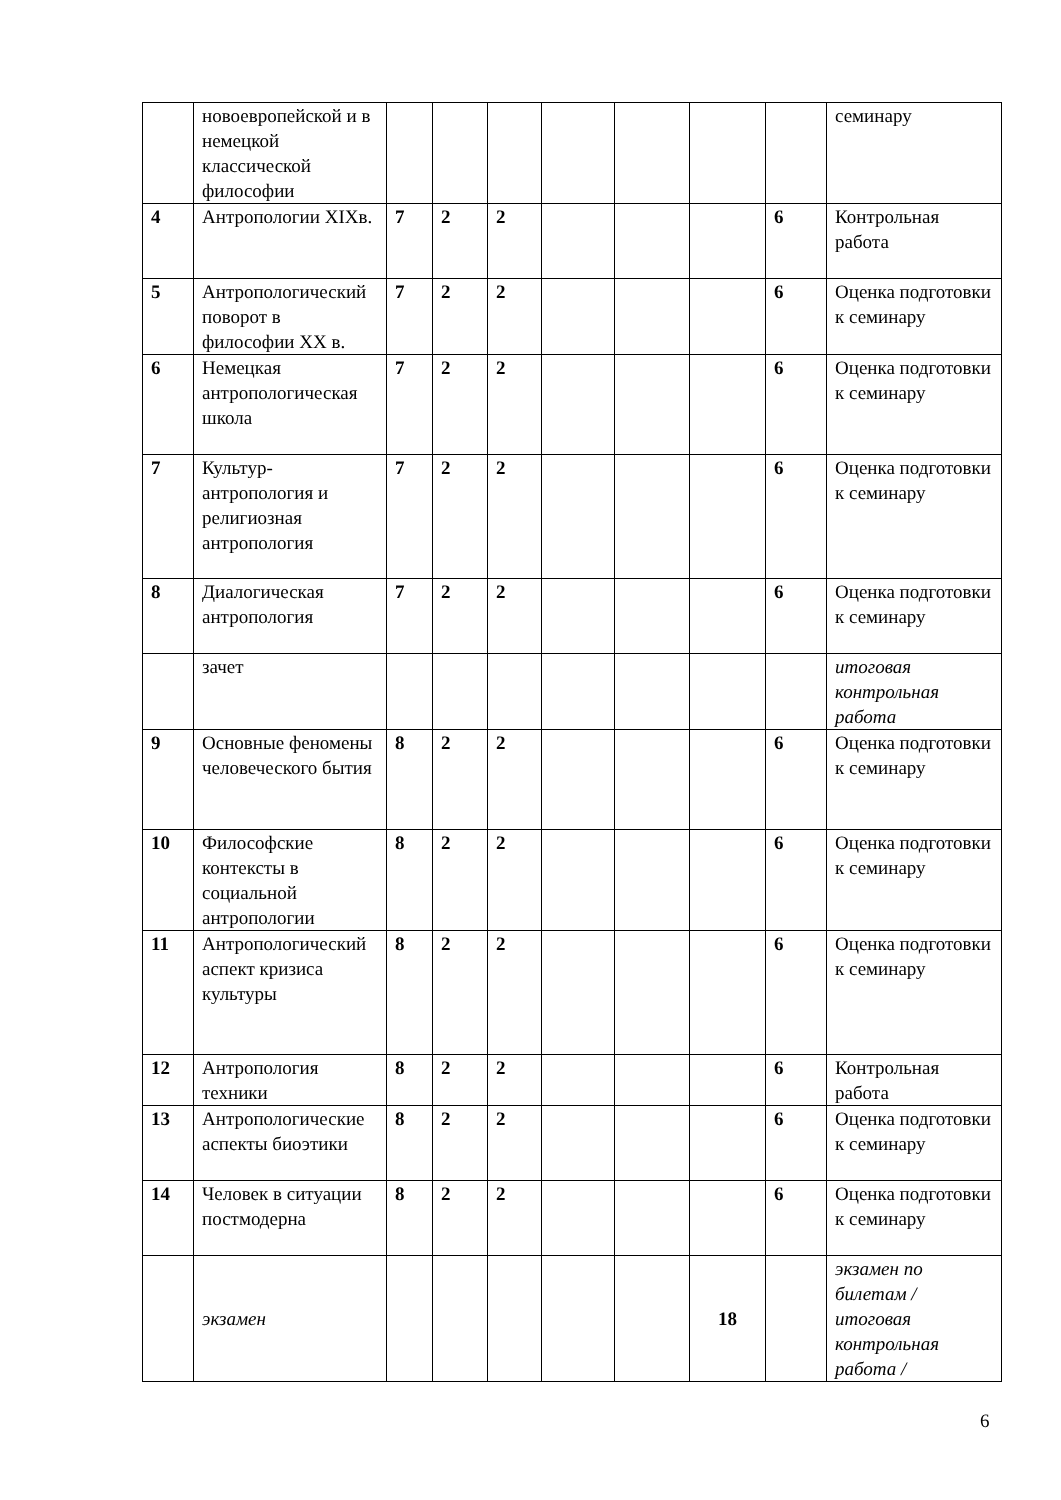| | новоевропейской и в немецкой классической философии | | | | | | | | семинару |
| 4 | Антропологии XIXв. | 7 | 2 | 2 | | | | 6 | Контрольная работа |
| 5 | Антропологический поворот в философии XX в. | 7 | 2 | 2 | | | | 6 | Оценка подготовки к семинару |
| 6 | Немецкая антропологическая школа | 7 | 2 | 2 | | | | 6 | Оценка подготовки к семинару |
| 7 | Культур-антропология и религиозная антропология | 7 | 2 | 2 | | | | 6 | Оценка подготовки к семинару |
| 8 | Диалогическая антропология | 7 | 2 | 2 | | | | 6 | Оценка подготовки к семинару |
| | зачет | | | | | | | | итоговая контрольная работа |
| 9 | Основные феномены человеческого бытия | 8 | 2 | 2 | | | | 6 | Оценка подготовки к семинару |
| 10 | Философские контексты в социальной антропологии | 8 | 2 | 2 | | | | 6 | Оценка подготовки к семинару |
| 11 | Антропологический аспект кризиса культуры | 8 | 2 | 2 | | | | 6 | Оценка подготовки к семинару |
| 12 | Антропология техники | 8 | 2 | 2 | | | | 6 | Контрольная работа |
| 13 | Антропологические аспекты биоэтики | 8 | 2 | 2 | | | | 6 | Оценка подготовки к семинару |
| 14 | Человек в ситуации постмодерна | 8 | 2 | 2 | | | | 6 | Оценка подготовки к семинару |
| | экзамен | | | | | | 18 | | экзамен по билетам / итоговая контрольная работа / |
6